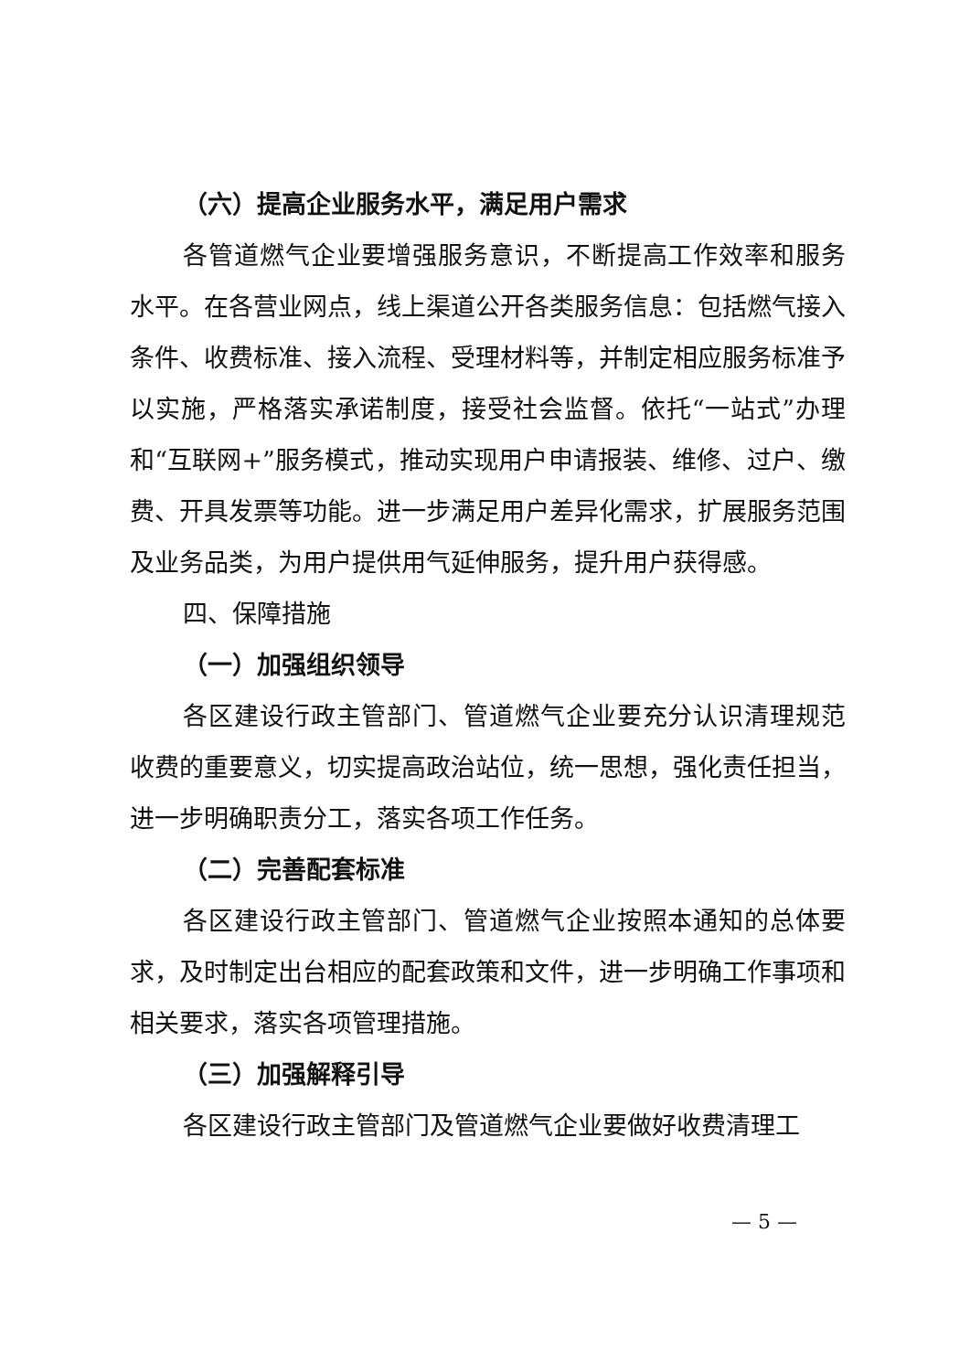（六）提高企业服务水平，满足用户需求
各管道燃气企业要增强服务意识，不断提高工作效率和服务水平。在各营业网点，线上渠道公开各类服务信息：包括燃气接入条件、收费标准、接入流程、受理材料等，并制定相应服务标准予以实施，严格落实承诺制度，接受社会监督。依托“一站式”办理和“互联网+”服务模式，推动实现用户申请报装、维修、过户、缴费、开具发票等功能。进一步满足用户差异化需求，扩展服务范围及业务品类，为用户提供用气延伸服务，提升用户获得感。
四、保障措施
（一）加强组织领导
各区建设行政主管部门、管道燃气企业要充分认识清理规范收费的重要意义，切实提高政治站位，统一思想，强化责任担当，进一步明确职责分工，落实各项工作任务。
（二）完善配套标准
各区建设行政主管部门、管道燃气企业按照本通知的总体要求，及时制定出台相应的配套政策和文件，进一步明确工作事项和相关要求，落实各项管理措施。
（三）加强解释引导
各区建设行政主管部门及管道燃气企业要做好收费清理工
— 5 —